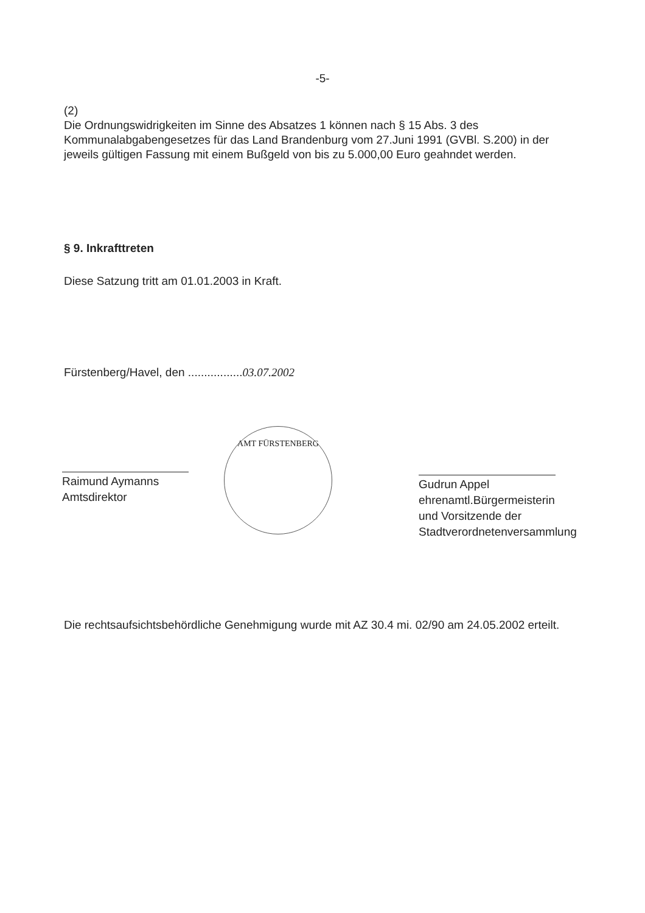-5-
(2)
Die Ordnungswidrigkeiten im Sinne des Absatzes 1 können nach § 15 Abs. 3 des Kommunalabgabengesetzes für das Land Brandenburg vom 27.Juni 1991 (GVBl. S.200) in der jeweils gültigen Fassung mit einem Bußgeld von bis zu 5.000,00 Euro geahndet werden.
§ 9. Inkrafttreten
Diese Satzung tritt am 01.01.2003 in Kraft.
Fürstenberg/Havel, den .................03.07.2002
Raimund Aymanns
Amtsdirektor
AMT FÜRSTENBERG
Gudrun Appel
ehrenamtl.Bürgermeisterin und Vorsitzende der Stadtverordnetenversammlung
Die rechtsaufsichtsbehördliche Genehmigung wurde mit AZ 30.4 mi. 02/90 am 24.05.2002 erteilt.